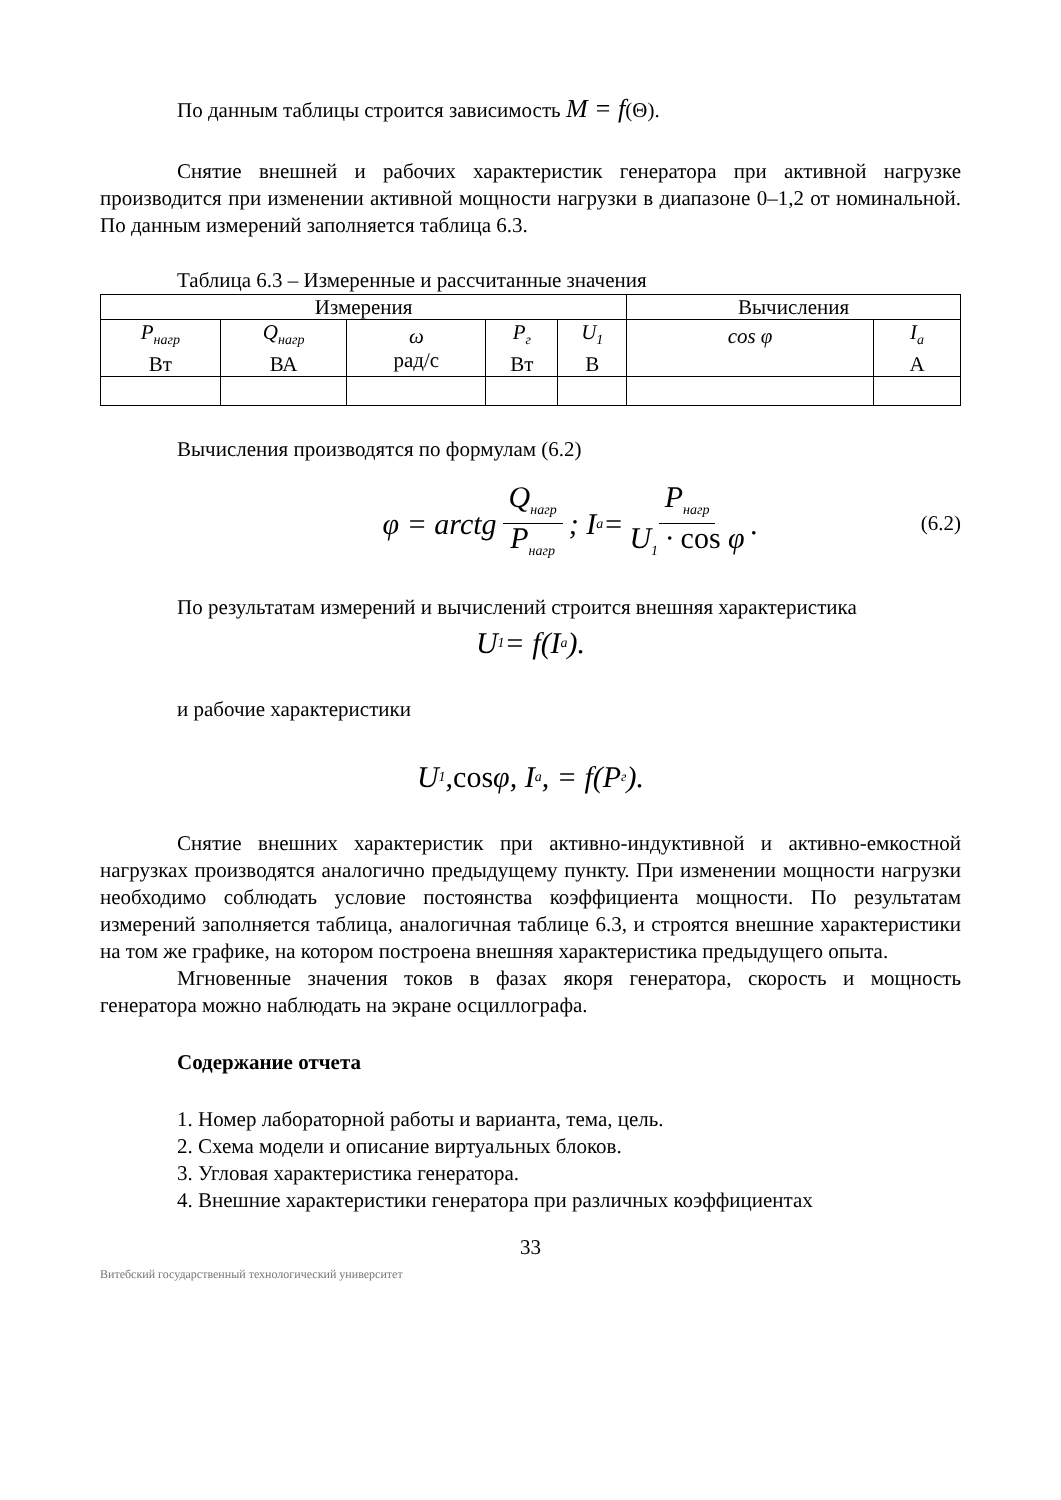По данным таблицы строится зависимость M = f(Θ).
Снятие внешней и рабочих характеристик генератора при активной нагрузке производится при изменении активной мощности нагрузки в диапазоне 0–1,2 от номинальной. По данным измерений заполняется таблица 6.3.
Таблица 6.3 – Измеренные и рассчитанные значения
| Измерения | | | | | Вычисления | |
| --- | --- | --- | --- | --- | --- | --- |
| P<sub>нагр</sub> Вт | Q<sub>нагр</sub> ВА | ω рад/с | P<sub>г</sub> Вт | U<sub>1</sub> В | cos φ | I<sub>a</sub> А |
Вычисления производятся по формулам (6.2)
φ = arctg Q<sub>нагр</sub> P<sub>нагр</sub>; I<sub>a</sub> = P<sub>нагр</sub> U<sub>1</sub> · cos φ.
(6.2)
По результатам измерений и вычислений строится внешняя характеристика
U<sub>1</sub> = f(I<sub>a</sub>).
и рабочие характеристики
U<sub>1</sub>, cos φ, I<sub>a</sub>, = f(P<sub>г</sub>).
Снятие внешних характеристик при активно-индуктивной и активно-емкостной нагрузках производятся аналогично предыдущему пункту. При изменении мощности нагрузки необходимо соблюдать условие постоянства коэффициента мощности. По результатам измерений заполняется таблица, аналогичная таблице 6.3, и строятся внешние характеристики на том же графике, на котором построена внешняя характеристика предыдущего опыта.
Мгновенные значения токов в фазах якоря генератора, скорость и мощность генератора можно наблюдать на экране осциллографа.
Содержание отчета
1. Номер лабораторной работы и варианта, тема, цель.
2. Схема модели и описание виртуальных блоков.
3. Угловая характеристика генератора.
4. Внешние характеристики генератора при различных коэффициентах
33
Витебский государственный технологический университет